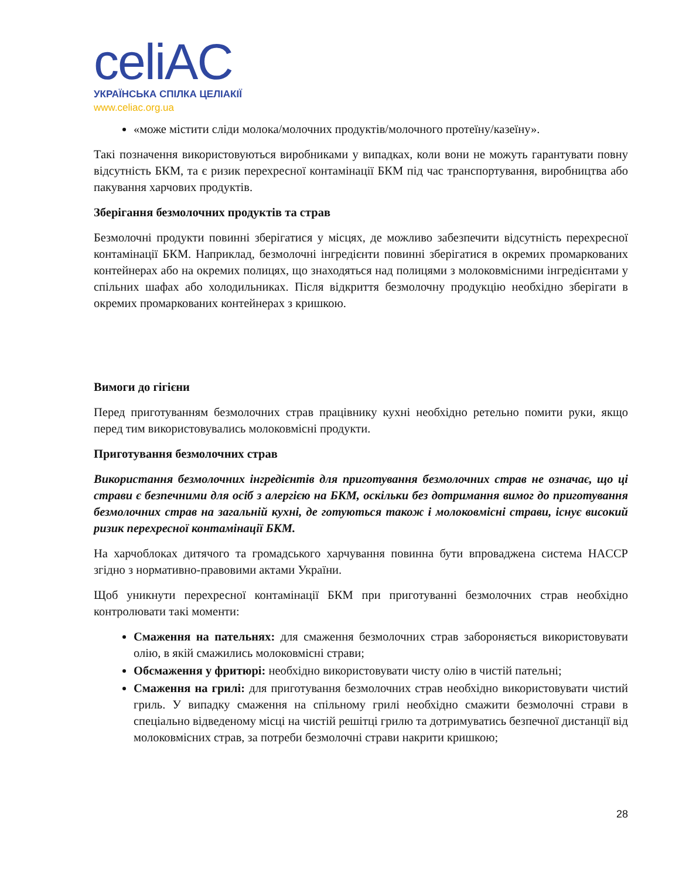celiAC
УКРАЇНСЬКА СПІЛКА ЦЕЛІАКІЇ
www.celiac.org.ua
«може містити сліди молока/молочних продуктів/молочного протеїну/казеїну».
Такі позначення використовуються виробниками у випадках, коли вони не можуть гарантувати повну відсутність БКМ, та є ризик перехресної контамінації БКМ під час транспортування, виробництва або пакування харчових продуктів.
Зберігання безмолочних продуктів та страв
Безмолочні продукти повинні зберігатися у місцях, де можливо забезпечити відсутність перехресної контамінації БКМ. Наприклад, безмолочні інгредієнти повинні зберігатися в окремих промаркованих контейнерах або на окремих полицях, що знаходяться над полицями з молоковмісними інгредієнтами у спільних шафах або холодильниках. Після відкриття безмолочну продукцію необхідно зберігати в окремих промаркованих контейнерах з кришкою.
Вимоги до гігієни
Перед приготуванням безмолочних страв працівнику кухні необхідно ретельно помити руки, якщо перед тим використовувались молоковмісні продукти.
Приготування безмолочних страв
Використання безмолочних інгредієнтів для приготування безмолочних страв не означає, що ці страви є безпечними для осіб з алергією на БКМ, оскільки без дотримання вимог до приготування безмолочних страв на загальній кухні, де готуються також і молоковмісні страви, існує високий ризик перехресної контамінації БКМ.
На харчоблоках дитячого та громадського харчування повинна бути впроваджена система HACCP згідно з нормативно-правовими актами України.
Щоб уникнути перехресної контамінації БКМ при приготуванні безмолочних страв необхідно контролювати такі моменти:
Смаження на пательнях: для смаження безмолочних страв забороняється використовувати олію, в якій смажились молоковмісні страви;
Обсмаження у фритюрі: необхідно використовувати чисту олію в чистій пательні;
Смаження на грилі: для приготування безмолочних страв необхідно використовувати чистий гриль. У випадку смаження на спільному грилі необхідно смажити безмолочні страви в спеціально відведеному місці на чистій решітці грилю та дотримуватись безпечної дистанції від молоковмісних страв, за потреби безмолочні страви накрити кришкою;
28